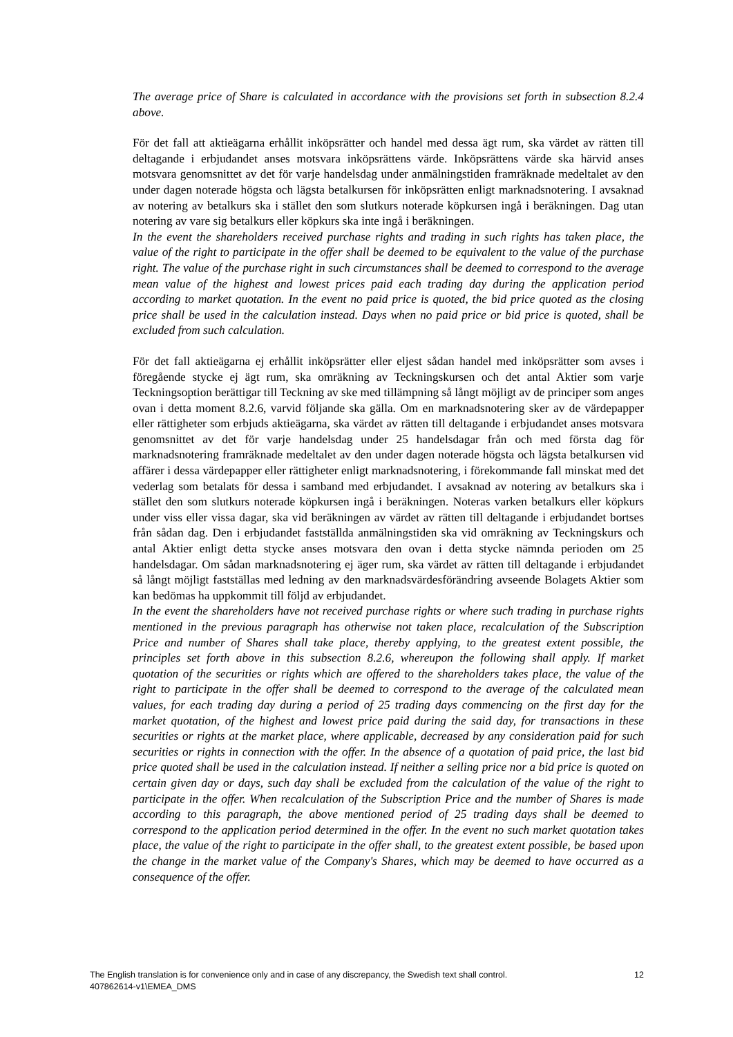The average price of Share is calculated in accordance with the provisions set forth in subsection 8.2.4 above.
För det fall att aktieägarna erhållit inköpsrätter och handel med dessa ägt rum, ska värdet av rätten till deltagande i erbjudandet anses motsvara inköpsrättens värde. Inköpsrättens värde ska härvid anses motsvara genomsnittet av det för varje handelsdag under anmälningstiden framräknade medeltalet av den under dagen noterade högsta och lägsta betalkursen för inköpsrätten enligt marknadsnotering. I avsaknad av notering av betalkurs ska i stället den som slutkurs noterade köpkursen ingå i beräkningen. Dag utan notering av vare sig betalkurs eller köpkurs ska inte ingå i beräkningen.
In the event the shareholders received purchase rights and trading in such rights has taken place, the value of the right to participate in the offer shall be deemed to be equivalent to the value of the purchase right. The value of the purchase right in such circumstances shall be deemed to correspond to the average mean value of the highest and lowest prices paid each trading day during the application period according to market quotation. In the event no paid price is quoted, the bid price quoted as the closing price shall be used in the calculation instead. Days when no paid price or bid price is quoted, shall be excluded from such calculation.
För det fall aktieägarna ej erhållit inköpsrätter eller eljest sådan handel med inköpsrätter som avses i föregående stycke ej ägt rum, ska omräkning av Teckningskursen och det antal Aktier som varje Teckningsoption berättigar till Teckning av ske med tillämpning så långt möjligt av de principer som anges ovan i detta moment 8.2.6, varvid följande ska gälla. Om en marknadsnotering sker av de värdepapper eller rättigheter som erbjuds aktieägarna, ska värdet av rätten till deltagande i erbjudandet anses motsvara genomsnittet av det för varje handelsdag under 25 handelsdagar från och med första dag för marknadsnotering framräknade medeltalet av den under dagen noterade högsta och lägsta betalkursen vid affärer i dessa värdepapper eller rättigheter enligt marknadsnotering, i förekommande fall minskat med det vederlag som betalats för dessa i samband med erbjudandet. I avsaknad av notering av betalkurs ska i stället den som slutkurs noterade köpkursen ingå i beräkningen. Noteras varken betalkurs eller köpkurs under viss eller vissa dagar, ska vid beräkningen av värdet av rätten till deltagande i erbjudandet bortses från sådan dag. Den i erbjudandet fastställda anmälningstiden ska vid omräkning av Teckningskurs och antal Aktier enligt detta stycke anses motsvara den ovan i detta stycke nämnda perioden om 25 handelsdagar. Om sådan marknadsnotering ej äger rum, ska värdet av rätten till deltagande i erbjudandet så långt möjligt fastställas med ledning av den marknadsvärdesförändring avseende Bolagets Aktier som kan bedömas ha uppkommit till följd av erbjudandet.
In the event the shareholders have not received purchase rights or where such trading in purchase rights mentioned in the previous paragraph has otherwise not taken place, recalculation of the Subscription Price and number of Shares shall take place, thereby applying, to the greatest extent possible, the principles set forth above in this subsection 8.2.6, whereupon the following shall apply. If market quotation of the securities or rights which are offered to the shareholders takes place, the value of the right to participate in the offer shall be deemed to correspond to the average of the calculated mean values, for each trading day during a period of 25 trading days commencing on the first day for the market quotation, of the highest and lowest price paid during the said day, for transactions in these securities or rights at the market place, where applicable, decreased by any consideration paid for such securities or rights in connection with the offer. In the absence of a quotation of paid price, the last bid price quoted shall be used in the calculation instead. If neither a selling price nor a bid price is quoted on certain given day or days, such day shall be excluded from the calculation of the value of the right to participate in the offer. When recalculation of the Subscription Price and the number of Shares is made according to this paragraph, the above mentioned period of 25 trading days shall be deemed to correspond to the application period determined in the offer. In the event no such market quotation takes place, the value of the right to participate in the offer shall, to the greatest extent possible, be based upon the change in the market value of the Company's Shares, which may be deemed to have occurred as a consequence of the offer.
The English translation is for convenience only and in case of any discrepancy, the Swedish text shall control. 12
407862614-v1\EMEA_DMS